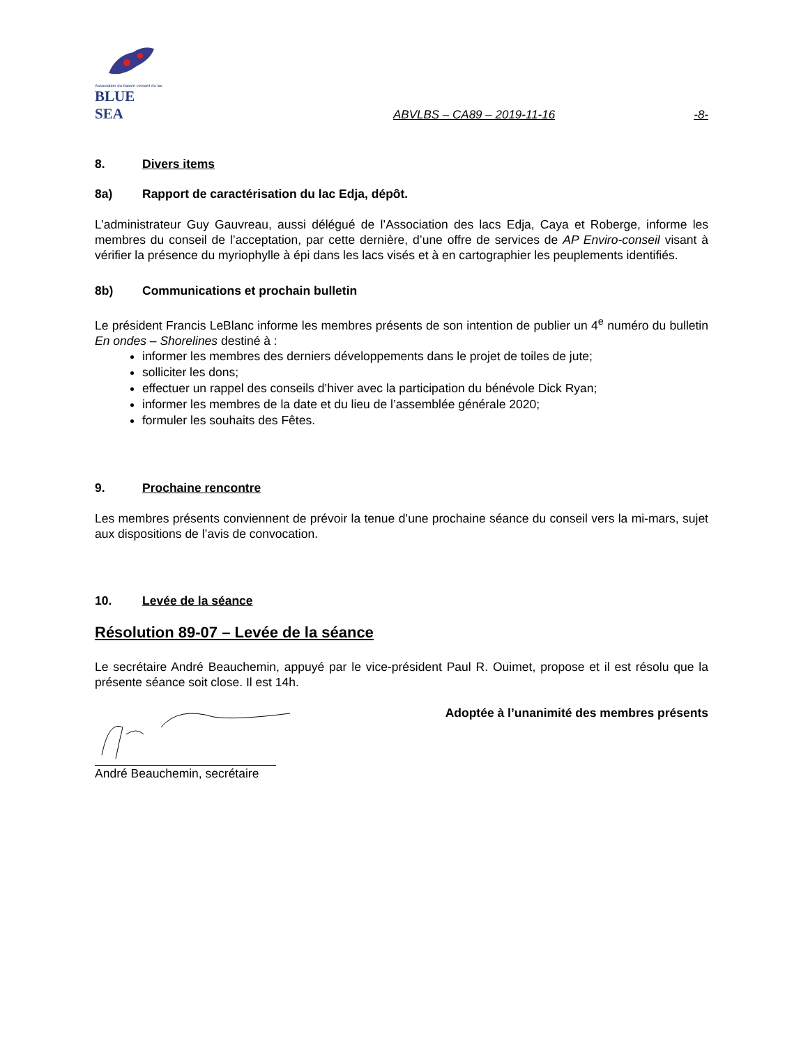Association du bassin versant du lac
BLUE SEA
ABVLBS – CA89 – 2019-11-16 -8-
8. Divers items
8a) Rapport de caractérisation du lac Edja, dépôt.
L’administrateur Guy Gauvreau, aussi délégué de l’Association des lacs Edja, Caya et Roberge, informe les membres du conseil de l’acceptation, par cette dernière, d’une offre de services de AP Enviro-conseil visant à vérifier la présence du myriophylle à épi dans les lacs visés et à en cartographier les peuplements identifiés.
8b) Communications et prochain bulletin
Le président Francis LeBlanc informe les membres présents de son intention de publier un 4<sup>e</sup> numéro du bulletin En ondes – Shorelines destiné à :
informer les membres des derniers développements dans le projet de toiles de jute;
solliciter les dons;
effectuer un rappel des conseils d’hiver avec la participation du bénévole Dick Ryan;
informer les membres de la date et du lieu de l’assemblée générale 2020;
formuler les souhaits des Fêtes.
9. Prochaine rencontre
Les membres présents conviennent de prévoir la tenue d’une prochaine séance du conseil vers la mi-mars, sujet aux dispositions de l’avis de convocation.
10. Levée de la séance
Résolution 89-07 – Levée de la séance
Le secrétaire André Beauchemin, appuyé par le vice-président Paul R. Ouimet, propose et il est résolu que la présente séance soit close. Il est 14h.
Adoptée à l’unanimité des membres présents
André Beauchemin, secrétaire